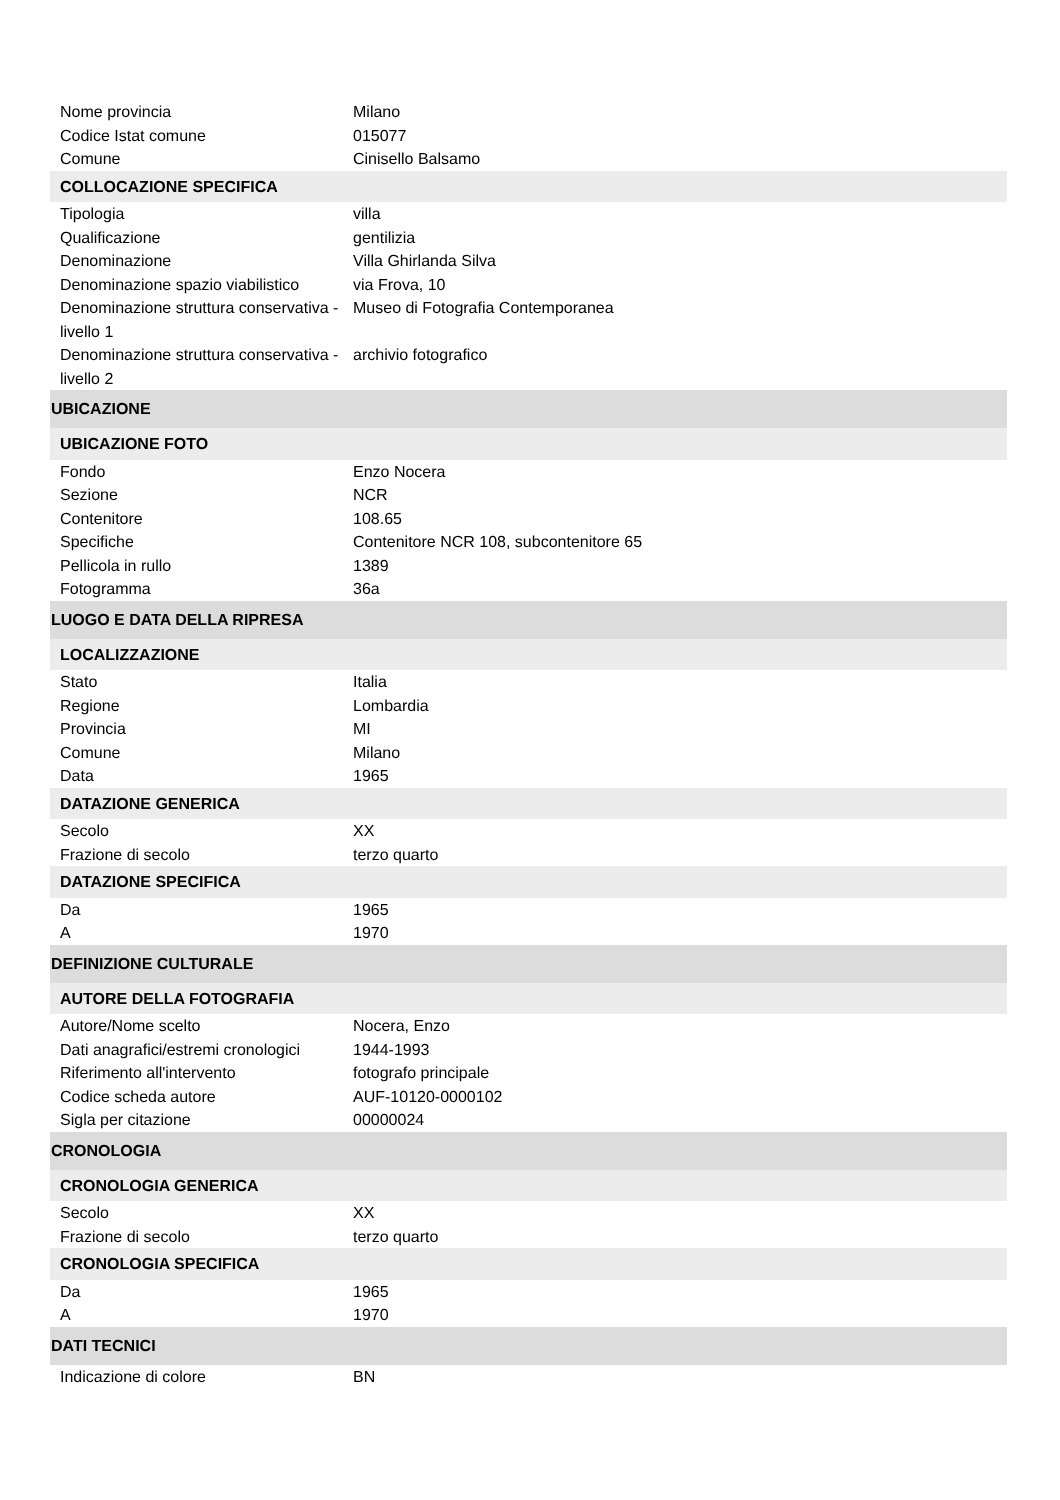| Nome provincia | Milano |
| Codice Istat comune | 015077 |
| Comune | Cinisello Balsamo |
| COLLOCAZIONE SPECIFICA | |
| Tipologia | villa |
| Qualificazione | gentilizia |
| Denominazione | Villa Ghirlanda Silva |
| Denominazione spazio viabilistico | via Frova, 10 |
| Denominazione struttura conservativa - livello 1 | Museo di Fotografia Contemporanea |
| Denominazione struttura conservativa - livello 2 | archivio fotografico |
| UBICAZIONE | |
| UBICAZIONE FOTO | |
| Fondo | Enzo Nocera |
| Sezione | NCR |
| Contenitore | 108.65 |
| Specifiche | Contenitore NCR 108, subcontenitore 65 |
| Pellicola in rullo | 1389 |
| Fotogramma | 36a |
| LUOGO E DATA DELLA RIPRESA | |
| LOCALIZZAZIONE | |
| Stato | Italia |
| Regione | Lombardia |
| Provincia | MI |
| Comune | Milano |
| Data | 1965 |
| DATAZIONE GENERICA | |
| Secolo | XX |
| Frazione di secolo | terzo quarto |
| DATAZIONE SPECIFICA | |
| Da | 1965 |
| A | 1970 |
| DEFINIZIONE CULTURALE | |
| AUTORE DELLA FOTOGRAFIA | |
| Autore/Nome scelto | Nocera, Enzo |
| Dati anagrafici/estremi cronologici | 1944-1993 |
| Riferimento all'intervento | fotografo principale |
| Codice scheda autore | AUF-10120-0000102 |
| Sigla per citazione | 00000024 |
| CRONOLOGIA | |
| CRONOLOGIA GENERICA | |
| Secolo | XX |
| Frazione di secolo | terzo quarto |
| CRONOLOGIA SPECIFICA | |
| Da | 1965 |
| A | 1970 |
| DATI TECNICI | |
| Indicazione di colore | BN |